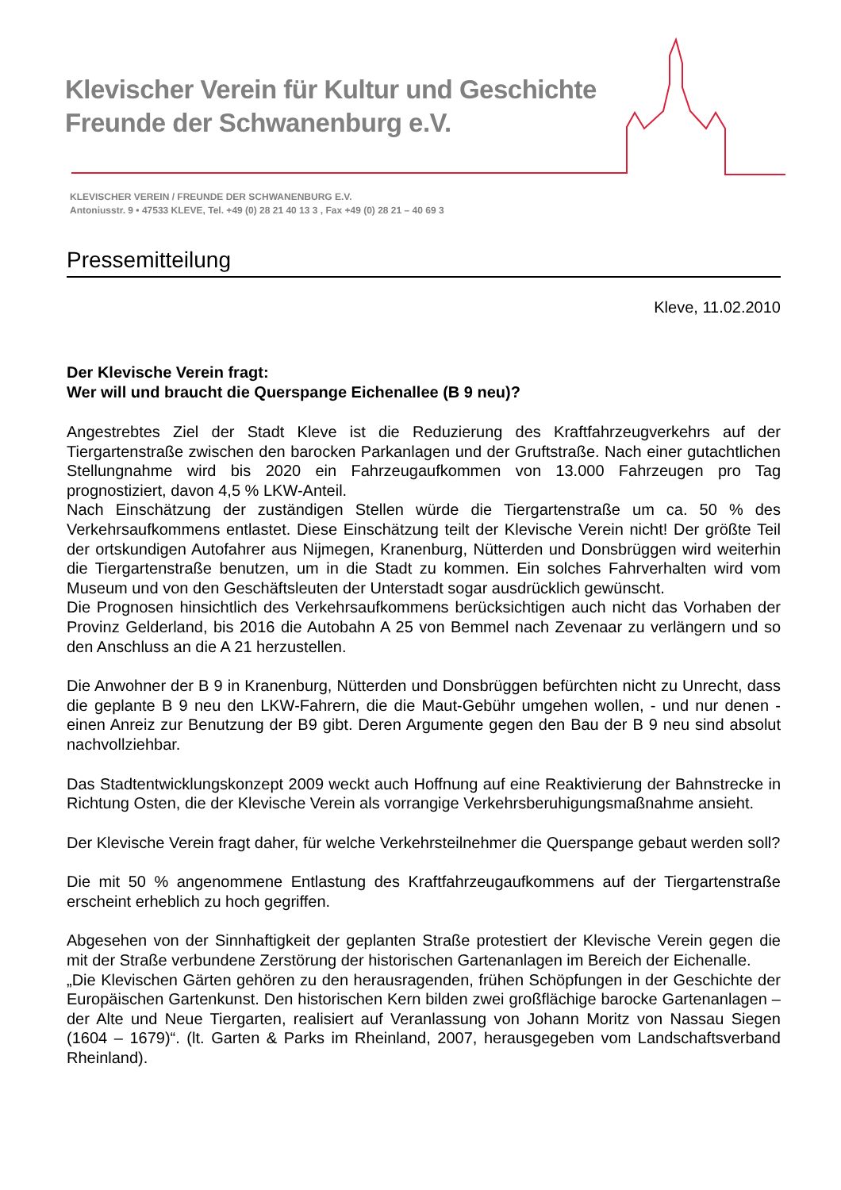Klevischer Verein für Kultur und Geschichte
Freunde der Schwanenburg e.V.
KLEVISCHER VEREIN / FREUNDE DER SCHWANENBURG E.V.
Antoniusstr. 9 • 47533 KLEVE, Tel. +49 (0) 28 21 40 13 3 , Fax +49 (0) 28 21 – 40 69 3
Pressemitteilung
Kleve, 11.02.2010
Der Klevische Verein fragt:
Wer will und braucht die Querspange Eichenallee (B 9 neu)?
Angestrebtes Ziel der Stadt Kleve ist die Reduzierung des Kraftfahrzeugverkehrs auf der Tiergartenstraße zwischen den barocken Parkanlagen und der Gruftstraße. Nach einer gutachtlichen Stellungnahme wird bis 2020 ein Fahrzeugaufkommen von 13.000 Fahrzeugen pro Tag prognostiziert, davon 4,5 % LKW-Anteil.
Nach Einschätzung der zuständigen Stellen würde die Tiergartenstraße um ca. 50 % des Verkehrsaufkommens entlastet. Diese Einschätzung teilt der Klevische Verein nicht! Der größte Teil der ortskundigen Autofahrer aus Nijmegen, Kranenburg, Nütterden und Donsbrüggen wird weiterhin die Tiergartenstraße benutzen, um in die Stadt zu kommen. Ein solches Fahrverhalten wird vom Museum und von den Geschäftsleuten der Unterstadt sogar ausdrücklich gewünscht.
Die Prognosen hinsichtlich des Verkehrsaufkommens berücksichtigen auch nicht das Vorhaben der Provinz Gelderland, bis 2016 die Autobahn A 25 von Bemmel nach Zevenaar zu verlängern und so den Anschluss an die A 21 herzustellen.
Die Anwohner der B 9 in Kranenburg, Nütterden und Donsbrüggen befürchten nicht zu Unrecht, dass die geplante B 9 neu den LKW-Fahrern, die die Maut-Gebühr umgehen wollen, - und nur denen - einen Anreiz zur Benutzung der B9 gibt. Deren Argumente gegen den Bau der B 9 neu sind absolut nachvollziehbar.
Das Stadtentwicklungskonzept 2009 weckt auch Hoffnung auf eine Reaktivierung der Bahnstrecke in Richtung Osten, die der Klevische Verein als vorrangige Verkehrsberuhigungsmaßnahme ansieht.
Der Klevische Verein fragt daher, für welche Verkehrsteilnehmer die Querspange gebaut werden soll?
Die mit 50 % angenommene Entlastung des Kraftfahrzeugaufkommens auf der Tiergartenstraße erscheint erheblich zu hoch gegriffen.
Abgesehen von der Sinnhaftigkeit der geplanten Straße protestiert der Klevische Verein gegen die mit der Straße verbundene Zerstörung der historischen Gartenanlagen im Bereich der Eichenalle.
„Die Klevischen Gärten gehören zu den herausragenden, frühen Schöpfungen in der Geschichte der Europäischen Gartenkunst. Den historischen Kern bilden zwei großflächige barocke Gartenanlagen – der Alte und Neue Tiergarten, realisiert auf Veranlassung von Johann Moritz von Nassau Siegen (1604 – 1679)“. (lt. Garten & Parks im Rheinland, 2007, herausgegeben vom Landschaftsverband Rheinland).